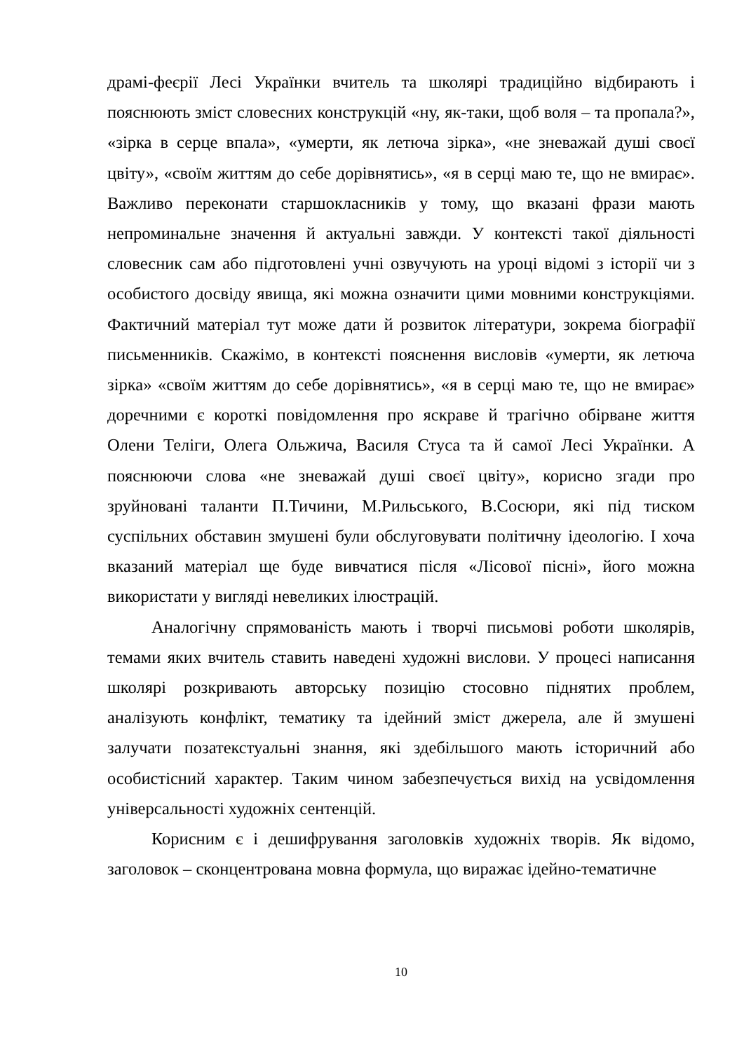драмі-феєрії Лесі Українки вчитель та школярі традиційно відбирають і пояснюють зміст словесних конструкцій «ну, як-таки, щоб воля – та пропала?», «зірка в серце впала», «умерти, як летюча зірка», «не зневажай душі своєї цвіту», «своїм життям до себе дорівнятись», «я в серці маю те, що не вмирає». Важливо переконати старшокласників у тому, що вказані фрази мають непроминальне значення й актуальні завжди. У контексті такої діяльності словесник сам або підготовлені учні озвучують на уроці відомі з історії чи з особистого досвіду явища, які можна означити цими мовними конструкціями. Фактичний матеріал тут може дати й розвиток літератури, зокрема біографії письменників. Скажімо, в контексті пояснення висловів «умерти, як летюча зірка» «своїм життям до себе дорівнятись», «я в серці маю те, що не вмирає» доречними є короткі повідомлення про яскраве й трагічно обірване життя Олени Теліги, Олега Ольжича, Василя Стуса та й самої Лесі Українки. А пояснюючи слова «не зневажай душі своєї цвіту», корисно згади про зруйновані таланти П.Тичини, М.Рильського, В.Сосюри, які під тиском суспільних обставин змушені були обслуговувати політичну ідеологію. І хоча вказаний матеріал ще буде вивчатися після «Лісової пісні», його можна використати у вигляді невеликих ілюстрацій.
Аналогічну спрямованість мають і творчі письмові роботи школярів, темами яких вчитель ставить наведені художні вислови. У процесі написання школярі розкривають авторську позицію стосовно піднятих проблем, аналізують конфлікт, тематику та ідейний зміст джерела, але й змушені залучати позатекстуальні знання, які здебільшого мають історичний або особистісний характер. Таким чином забезпечується вихід на усвідомлення універсальності художніх сентенцій.
Корисним є і дешифрування заголовків художніх творів. Як відомо, заголовок – сконцентрована мовна формула, що виражає ідейно-тематичне
10